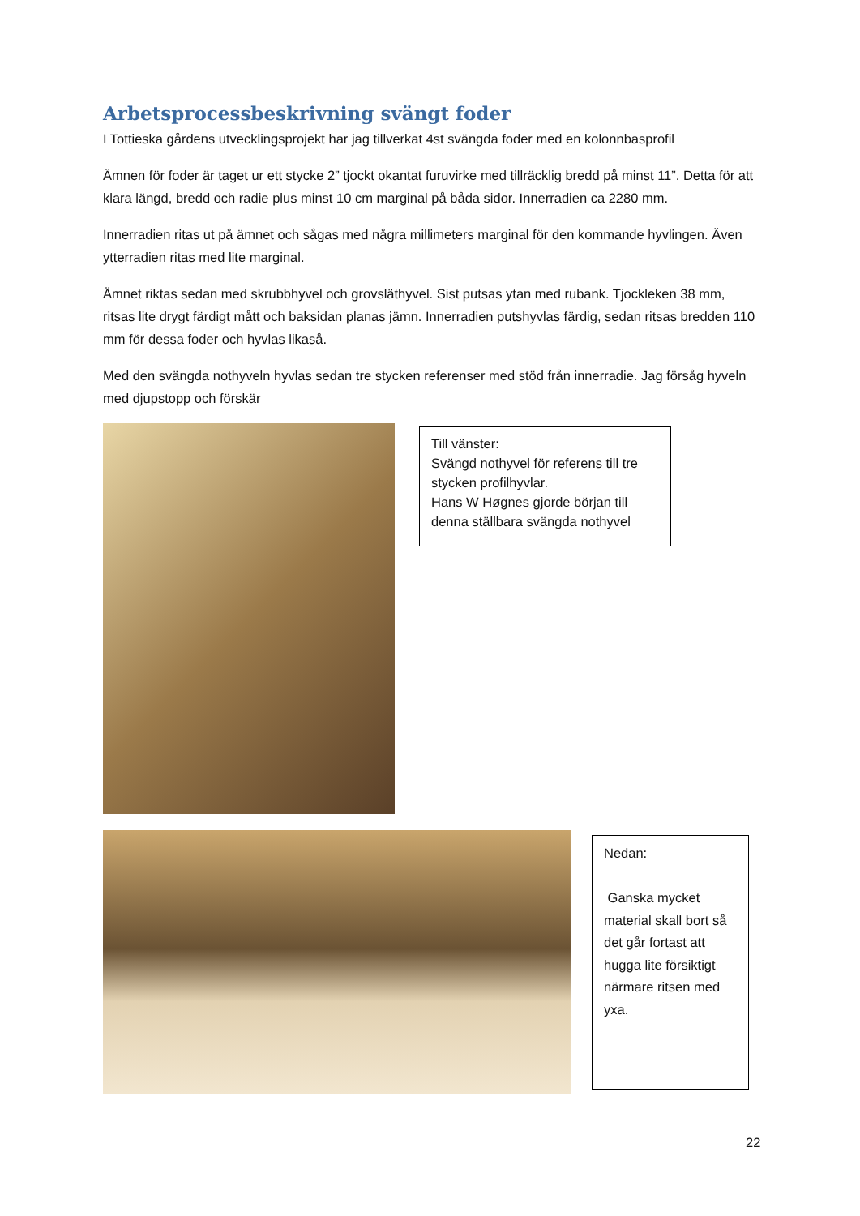Arbetsprocessbeskrivning svängt foder
I Tottieska gårdens utvecklingsprojekt har jag tillverkat 4st svängda foder med en kolonnbasprofil
Ämnen för foder är taget ur ett stycke 2” tjockt okantat furuvirke med tillräcklig bredd på minst 11”. Detta för att klara längd, bredd och radie plus minst 10 cm marginal på båda sidor. Innerradien ca 2280 mm.
Innerradien ritas ut på ämnet och sågas med några millimeters marginal för den kommande hyvlingen. Även ytterradien ritas med lite marginal.
Ämnet riktas sedan med skrubbhyvel och grovsläthyvel. Sist putsas ytan med rubank. Tjockleken 38 mm, ritsas lite drygt färdigt mått och baksidan planas jämn. Innerradien putshyvlas färdig, sedan ritsas bredden 110 mm för dessa foder och hyvlas likaså.
Med den svängda nothyveln hyvlas sedan tre stycken referenser med stöd från innerradie. Jag försåg hyveln med djupstopp och förskär
Till vänster:
Svängd nothyvel för referens till tre stycken profilhyvlar.
Hans W Høgnes gjorde början till denna ställbara svängda nothyvel
Nedan:
Ganska mycket material skall bort så det går fortast att hugga lite försiktigt närmare ritsen med yxa.
22